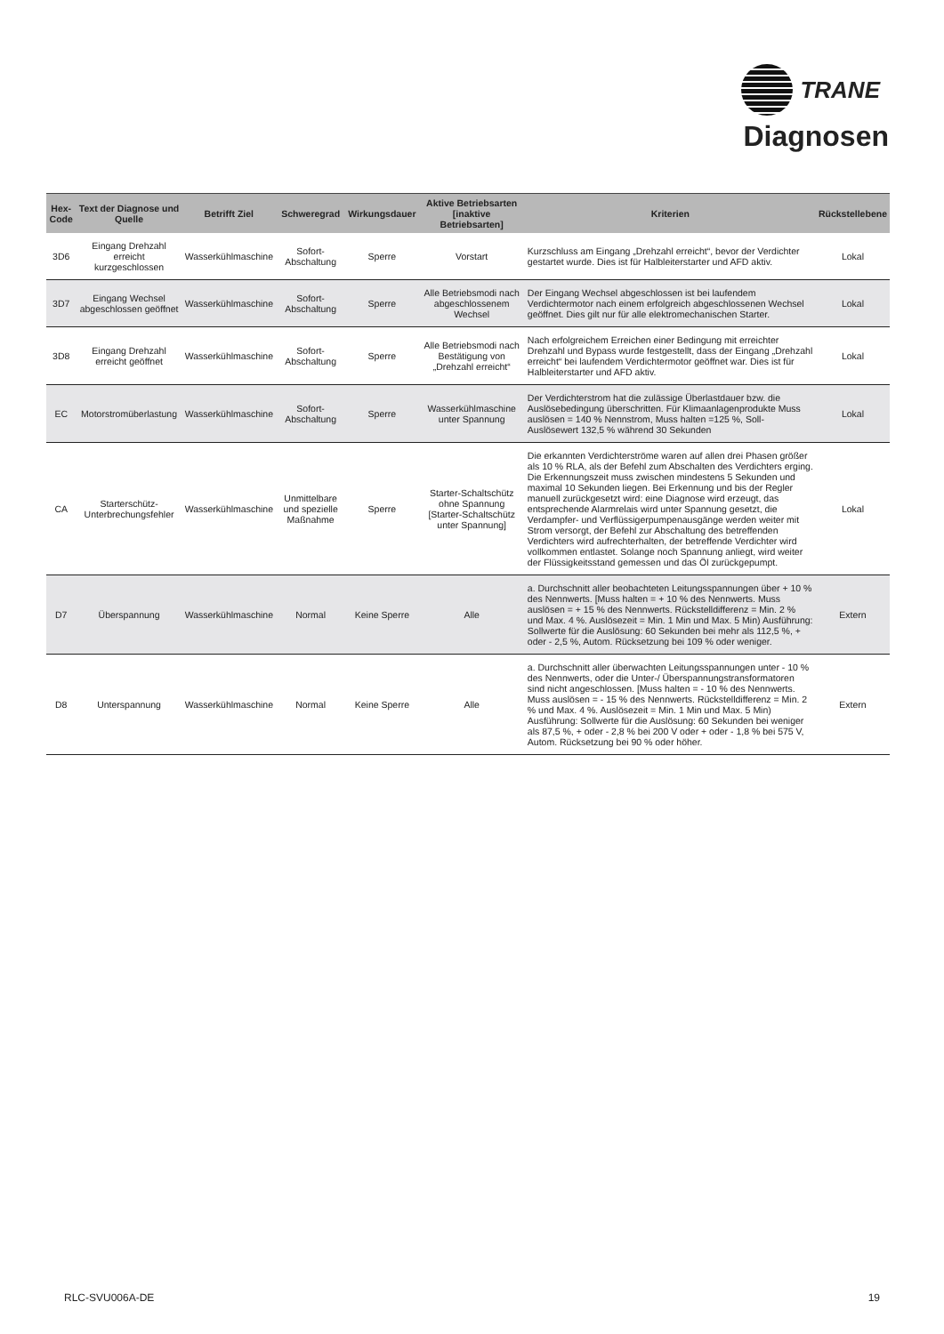TRANE
Diagnosen
| Hex-Code | Text der Diagnose und Quelle | Betrifft Ziel | Schweregrad | Wirkungsdauer | Aktive Betriebsarten [inaktive Betriebsarten] | Kriterien | Rückstellebene |
| --- | --- | --- | --- | --- | --- | --- | --- |
| 3D6 | Eingang Drehzahl erreicht kurzgeschlossen | Wasserkühlmaschine | Sofort-Abschaltung | Sperre | Vorstart | Kurzschluss am Eingang „Drehzahl erreicht“, bevor der Verdichter gestartet wurde. Dies ist für Halbleiterstarter und AFD aktiv. | Lokal |
| 3D7 | Eingang Wechsel abgeschlossen geöffnet | Wasserkühlmaschine | Sofort-Abschaltung | Sperre | Alle Betriebsmodi nach abgeschlossenem Wechsel | Der Eingang Wechsel abgeschlossen ist bei laufendem Verdichtermotor nach einem erfolgreich abgeschlossenen Wechsel geöffnet. Dies gilt nur für alle elektromechanischen Starter. | Lokal |
| 3D8 | Eingang Drehzahl erreicht geöffnet | Wasserkühlmaschine | Sofort-Abschaltung | Sperre | Alle Betriebsmodi nach Bestätigung von „Drehzahl erreicht“ | Nach erfolgreichem Erreichen einer Bedingung mit erreichter Drehzahl und Bypass wurde festgestellt, dass der Eingang „Drehzahl erreicht“ bei laufendem Verdichtermotor geöffnet war. Dies ist für Halbleiterstarter und AFD aktiv. | Lokal |
| EC | Motorstromüberlastung | Wasserkühlmaschine | Sofort-Abschaltung | Sperre | Wasserkühlmaschine unter Spannung | Der Verdichterstrom hat die zulässige Überlastdauer bzw. die Auslösebedingung überschritten. Für Klimaanlagenprodukte Muss auslösen = 140 % Nennstrom, Muss halten =125 %, Soll-Auslösewert 132,5 % während 30 Sekunden | Lokal |
| CA | Starterschütz-Unterbrechungsfehler | Wasserkühlmaschine | Unmittelbare und spezielle Maßnahme | Sperre | Starter-Schaltschütz ohne Spannung [Starter-Schaltschütz unter Spannung] | Die erkannten Verdichterströme waren auf allen drei Phasen größer als 10 % RLA, als der Befehl zum Abschalten des Verdichters erging. Die Erkennungszeit muss zwischen mindestens 5 Sekunden und maximal 10 Sekunden liegen. Bei Erkennung und bis der Regler manuell zurückgesetzt wird: eine Diagnose wird erzeugt, das entsprechende Alarmrelais wird unter Spannung gesetzt, die Verdampfer- und Verflüssigerpumpenausgänge werden weiter mit Strom versorgt, der Befehl zur Abschaltung des betreffenden Verdichters wird aufrechterhalten, der betreffende Verdichter wird vollkommen entlastet. Solange noch Spannung anliegt, wird weiter der Flüssigkeitsstand gemessen und das Öl zurückgepumpt. | Lokal |
| D7 | Überspannung | Wasserkühlmaschine | Normal | Keine Sperre | Alle | a. Durchschnitt aller beobachteten Leitungsspannungen über + 10 % des Nennwerts. [Muss halten = + 10 % des Nennwerts. Muss auslösen = + 15 % des Nennwerts. Rückstelldifferenz = Min. 2 % und Max. 4 %. Auslösezeit = Min. 1 Min und Max. 5 Min) Ausführung: Sollwerte für die Auslösung: 60 Sekunden bei mehr als 112,5 %, + oder - 2,5 %, Autom. Rücksetzung bei 109 % oder weniger. | Extern |
| D8 | Unterspannung | Wasserkühlmaschine | Normal | Keine Sperre | Alle | a. Durchschnitt aller überwachten Leitungsspannungen unter - 10 % des Nennwerts, oder die Unter-/ Überspannungstransformatoren sind nicht angeschlossen. [Muss halten = - 10 % des Nennwerts. Muss auslösen = - 15 % des Nennwerts. Rückstelldifferenz = Min. 2 % und Max. 4 %. Auslösezeit = Min. 1 Min und Max. 5 Min) Ausführung: Sollwerte für die Auslösung: 60 Sekunden bei weniger als 87,5 %, + oder - 2,8 % bei 200 V oder + oder - 1,8 % bei 575 V, Autom. Rücksetzung bei 90 % oder höher. | Extern |
RLC-SVU006A-DE 19